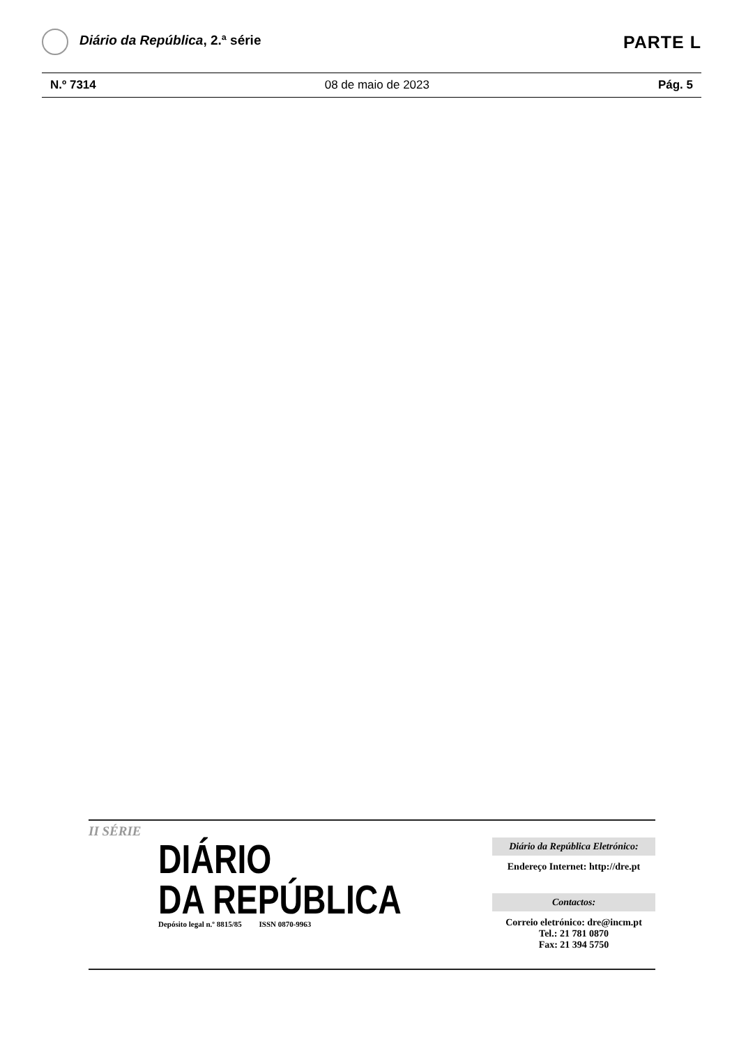Diário da República, 2.ª série
PARTE L
N.º 7314 08 de maio de 2023 Pág. 5
II SÉRIE
DIÁRIO
DA REPÚBLICA
Depósito legal n.º 8815/85 ISSN 0870-9963
Diário da República Eletrónico:
Endereço Internet: http://dre.pt
Contactos:
Correio eletrónico: dre@incm.pt
Tel.: 21 781 0870
Fax: 21 394 5750